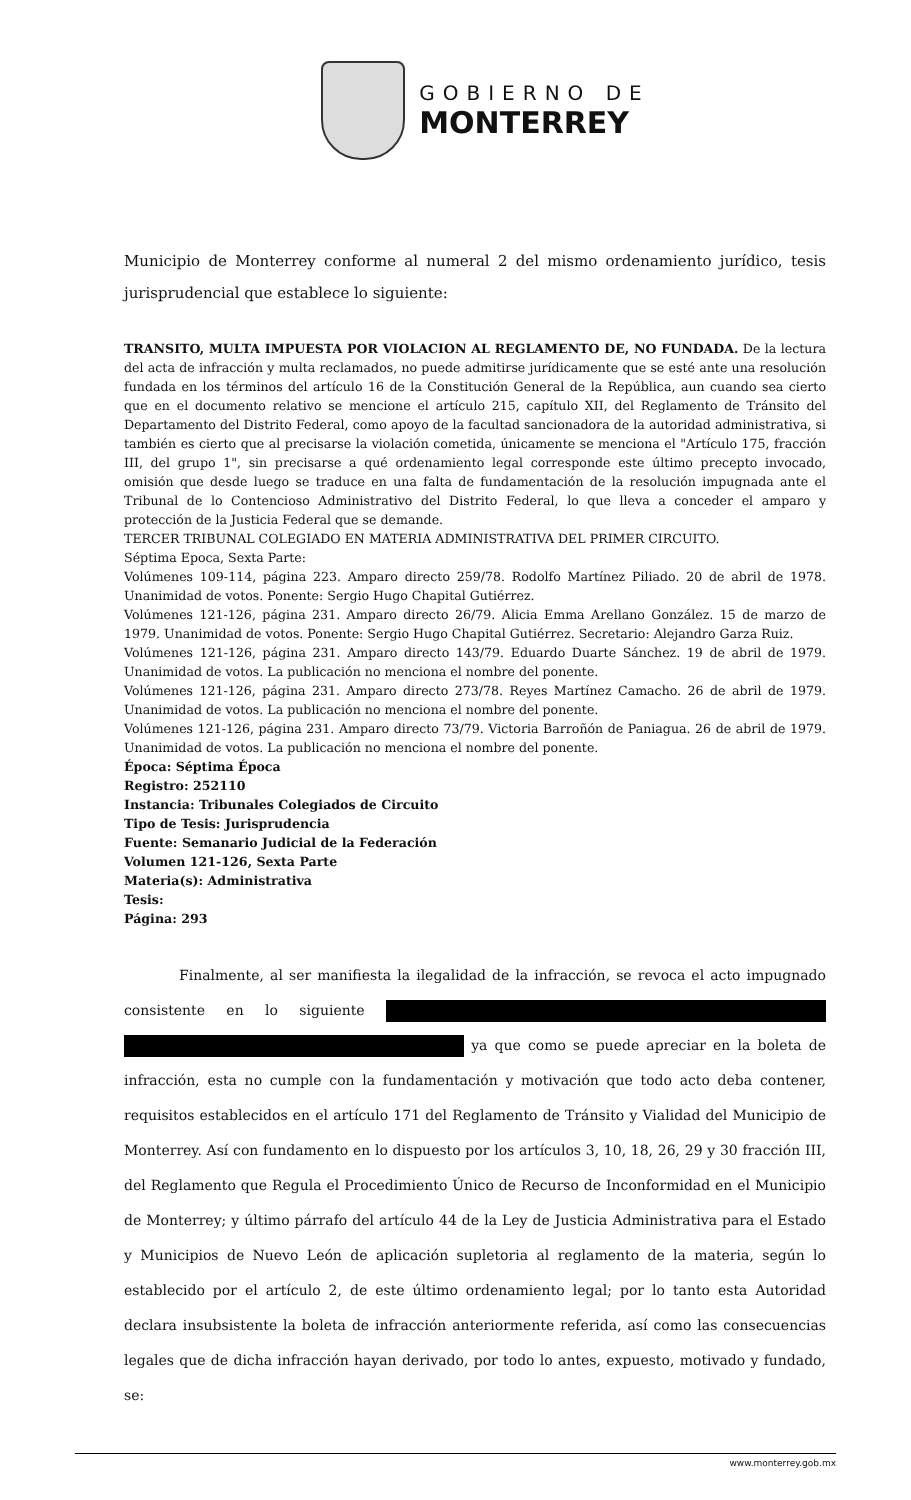GOBIERNO DE
MONTERREY
Municipio de Monterrey conforme al numeral 2 del mismo ordenamiento jurídico, tesis jurisprudencial que establece lo siguiente:
TRANSITO, MULTA IMPUESTA POR VIOLACION AL REGLAMENTO DE, NO FUNDADA. De la lectura del acta de infracción y multa reclamados, no puede admitirse jurídicamente que se esté ante una resolución fundada en los términos del artículo 16 de la Constitución General de la República, aun cuando sea cierto que en el documento relativo se mencione el artículo 215, capítulo XII, del Reglamento de Tránsito del Departamento del Distrito Federal, como apoyo de la facultad sancionadora de la autoridad administrativa, si también es cierto que al precisarse la violación cometida, únicamente se menciona el "Artículo 175, fracción III, del grupo 1", sin precisarse a qué ordenamiento legal corresponde este último precepto invocado, omisión que desde luego se traduce en una falta de fundamentación de la resolución impugnada ante el Tribunal de lo Contencioso Administrativo del Distrito Federal, lo que lleva a conceder el amparo y protección de la Justicia Federal que se demande.
TERCER TRIBUNAL COLEGIADO EN MATERIA ADMINISTRATIVA DEL PRIMER CIRCUITO.
Séptima Epoca, Sexta Parte:
Volúmenes 109-114, página 223. Amparo directo 259/78. Rodolfo Martínez Piliado. 20 de abril de 1978. Unanimidad de votos. Ponente: Sergio Hugo Chapital Gutiérrez.
Volúmenes 121-126, página 231. Amparo directo 26/79. Alicia Emma Arellano González. 15 de marzo de 1979. Unanimidad de votos. Ponente: Sergio Hugo Chapital Gutiérrez. Secretario: Alejandro Garza Ruiz.
Volúmenes 121-126, página 231. Amparo directo 143/79. Eduardo Duarte Sánchez. 19 de abril de 1979. Unanimidad de votos. La publicación no menciona el nombre del ponente.
Volúmenes 121-126, página 231. Amparo directo 273/78. Reyes Martínez Camacho. 26 de abril de 1979. Unanimidad de votos. La publicación no menciona el nombre del ponente.
Volúmenes 121-126, página 231. Amparo directo 73/79. Victoria Barroñón de Paniagua. 26 de abril de 1979. Unanimidad de votos. La publicación no menciona el nombre del ponente.
Época: Séptima Época
Registro: 252110
Instancia: Tribunales Colegiados de Circuito
Tipo de Tesis: Jurisprudencia
Fuente: Semanario Judicial de la Federación
Volumen 121-126, Sexta Parte
Materia(s): Administrativa
Tesis:
Página: 293
Finalmente, al ser manifiesta la ilegalidad de la infracción, se revoca el acto impugnado consistente en lo siguiente ya que como se puede apreciar en la boleta de infracción, esta no cumple con la fundamentación y motivación que todo acto deba contener, requisitos establecidos en el artículo 171 del Reglamento de Tránsito y Vialidad del Municipio de Monterrey. Así con fundamento en lo dispuesto por los artículos 3, 10, 18, 26, 29 y 30 fracción III, del Reglamento que Regula el Procedimiento Único de Recurso de Inconformidad en el Municipio de Monterrey; y último párrafo del artículo 44 de la Ley de Justicia Administrativa para el Estado y Municipios de Nuevo León de aplicación supletoria al reglamento de la materia, según lo establecido por el artículo 2, de este último ordenamiento legal; por lo tanto esta Autoridad declara insubsistente la boleta de infracción anteriormente referida, así como las consecuencias legales que de dicha infracción hayan derivado, por todo lo antes, expuesto, motivado y fundado, se:
www.monterrey.gob.mx